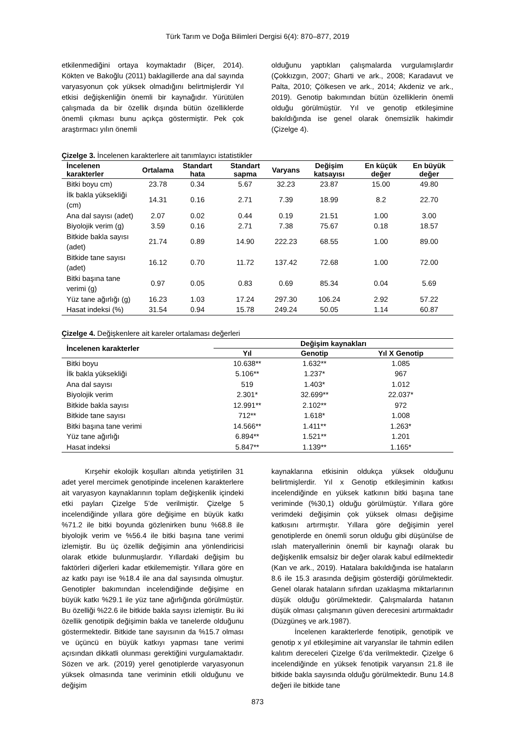Türk Tarım ve Doğa Bilimleri Dergisi 6(4): 870–877, 2019
etkilenmediğini ortaya koymaktadır (Biçer, 2014). Kökten ve Bakoğlu (2011) baklagillerde ana dal sayında varyasyonun çok yüksek olmadığını belirtmişlerdir Yıl etkisi değişkenliğin önemli bir kaynağıdır. Yürütülen çalışmada da bir özellik dışında bütün özelliklerde önemli çıkması bunu açıkça göstermiştir. Pek çok araştırmacı yılın önemli
olduğunu yaptıkları çalışmalarda vurgulamışlardır (Çokkızgın, 2007; Gharti ve ark., 2008; Karadavut ve Palta, 2010; Çölkesen ve ark., 2014; Akdeniz ve ark., 2019). Genotip bakımından bütün özelliklerin önemli olduğu görülmüştür. Yıl ve genotip etkileşimine bakıldığında ise genel olarak önemsizlik hakimdir (Çizelge 4).
Çizelge 3. İncelenen karakterlere ait tanımlayıcı istatistikler
| İncelenen karakterler | Ortalama | Standart hata | Standart sapma | Varyans | Değişim katsayısı | En küçük değer | En büyük değer |
| --- | --- | --- | --- | --- | --- | --- | --- |
| Bitki boyu cm) | 23.78 | 0.34 | 5.67 | 32.23 | 23.87 | 15.00 | 49.80 |
| İlk bakla yüksekliği (cm) | 14.31 | 0.16 | 2.71 | 7.39 | 18.99 | 8.2 | 22.70 |
| Ana dal sayısı (adet) | 2.07 | 0.02 | 0.44 | 0.19 | 21.51 | 1.00 | 3.00 |
| Biyolojik verim (g) | 3.59 | 0.16 | 2.71 | 7.38 | 75.67 | 0.18 | 18.57 |
| Bitkide bakla sayısı (adet) | 21.74 | 0.89 | 14.90 | 222.23 | 68.55 | 1.00 | 89.00 |
| Bitkide tane sayısı (adet) | 16.12 | 0.70 | 11.72 | 137.42 | 72.68 | 1.00 | 72.00 |
| Bitki başına tane verimi (g) | 0.97 | 0.05 | 0.83 | 0.69 | 85.34 | 0.04 | 5.69 |
| Yüz tane ağırlığı (g) | 16.23 | 1.03 | 17.24 | 297.30 | 106.24 | 2.92 | 57.22 |
| Hasat indeksi (%) | 31.54 | 0.94 | 15.78 | 249.24 | 50.05 | 1.14 | 60.87 |
Çizelge 4. Değişkenlere ait kareler ortalaması değerleri
| İncelenen karakterler | Değişim kaynakları | | |
| --- | --- | --- | --- |
| | Yıl | Genotip | Yıl X Genotip |
| Bitki boyu | 10.638** | 1.632** | 1.085 |
| İlk bakla yüksekliği | 5.106** | 1.237* | 967 |
| Ana dal sayısı | 519 | 1.403* | 1.012 |
| Biyolojik verim | 2.301* | 32.699** | 22.037* |
| Bitkide bakla sayısı | 12.991** | 2.102** | 972 |
| Bitkide tane sayısı | 712** | 1.618* | 1.008 |
| Bitki başına tane verimi | 14.566** | 1.411** | 1.263* |
| Yüz tane ağırlığı | 6.894** | 1.521** | 1.201 |
| Hasat indeksi | 5.847** | 1.139** | 1.165* |
Kırşehir ekolojik koşulları altında yetiştirilen 31 adet yerel mercimek genotipinde incelenen karakterlere ait varyasyon kaynaklarının toplam değişkenlik içindeki etki payları Çizelge 5’de verilmiştir. Çizelge 5 incelendiğinde yıllara göre değişime en büyük katkı %71.2 ile bitki boyunda gözlenirken bunu %68.8 ile biyolojik verim ve %56.4 ile bitki başına tane verimi izlemiştir. Bu üç özellik değişimin ana yönlendiricisi olarak etkide bulunmuşlardır. Yıllardaki değişim bu faktörleri diğerleri kadar etkilememiştir. Yıllara göre en az katkı payı ise %18.4 ile ana dal sayısında olmuştur. Genotipler bakımından incelendiğinde değişime en büyük katkı %29.1 ile yüz tane ağırlığında görülmüştür. Bu özelliği %22.6 ile bitkide bakla sayısı izlemiştir. Bu iki özellik genotipik değişimin bakla ve tanelerde olduğunu göstermektedir. Bitkide tane sayısının da %15.7 olması ve üçüncü en büyük katkıyı yapması tane verimi açısından dikkatli olunması gerektiğini vurgulamaktadır. Sözen ve ark. (2019) yerel genotiplerde varyasyonun yüksek olmasında tane veriminin etkili olduğunu ve değişim
kaynaklarına etkisinin oldukça yüksek olduğunu belirtmişlerdir. Yıl x Genotip etkileşiminin katkısı incelendiğinde en yüksek katkının bitki başına tane veriminde (%30,1) olduğu görülmüştür. Yıllara göre verimdeki değişimin çok yüksek olması değişime katkısını artırmıştır. Yıllara göre değişimin yerel genotiplerde en önemli sorun olduğu gibi düşünülse de ıslah materyallerinin önemli bir kaynağı olarak bu değişkenlik emsalsiz bir değer olarak kabul edilmektedir (Kan ve ark., 2019). Hatalara bakıldığında ise hataların 8.6 ile 15.3 arasında değişim gösterdiği görülmektedir. Genel olarak hataların sıfırdan uzaklaşma miktarlarının düşük olduğu görülmektedir. Çalışmalarda hatanın düşük olması çalışmanın güven derecesini artırmaktadır (Düzgüneş ve ark.1987).
İncelenen karakterlerde fenotipik, genotipik ve genotip x yıl etkileşimine ait varyanslar ile tahmin edilen kalıtım dereceleri Çizelge 6’da verilmektedir. Çizelge 6 incelendiğinde en yüksek fenotipik varyansın 21.8 ile bitkide bakla sayısında olduğu görülmektedir. Bunu 14.8 değeri ile bitkide tane
873